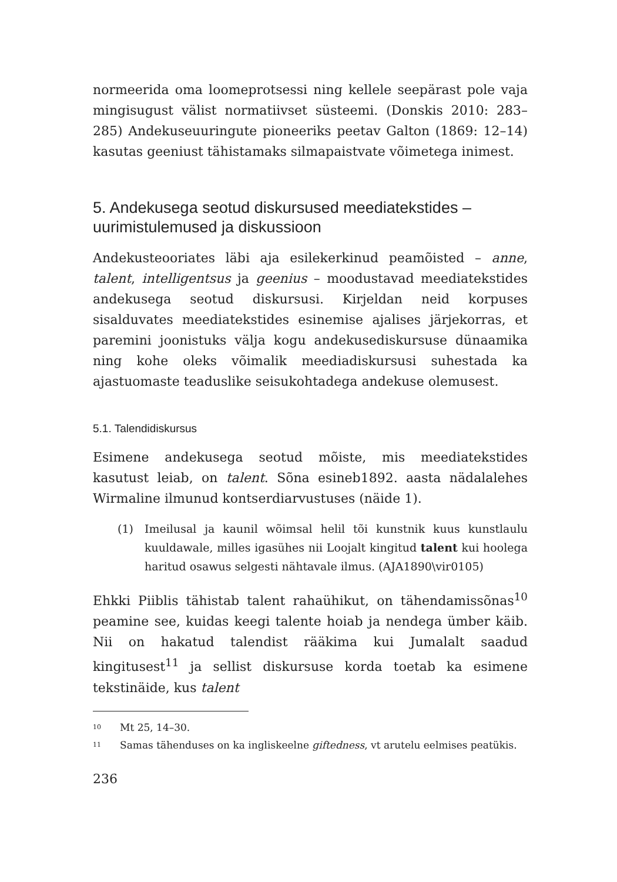normeerida oma loomeprotsessi ning kellele seepärast pole vaja mingisugust välist normatiivset süsteemi. (Donskis 2010: 283–285) Andekuseuuringute pioneeriks peetav Galton (1869: 12–14) kasutas geeniust tähistamaks silmapaistvate võimetega inimest.
5. Andekusega seotud diskursused meediatekstides – uurimistulemused ja diskussioon
Andekusteooriates läbi aja esilekerkinud peamõisted – anne, talent, intelligentsus ja geenius – moodustavad meediatekstides andekusega seotud diskursusi. Kirjeldan neid korpuses sisalduvates meedia­tekstides esinemise ajalises järjekorras, et paremini joonistuks välja kogu andekusediskursuse dünaamika ning kohe oleks võimalik meediadiskursusi suhestada ka ajastuomaste teaduslike seisukoh­tadega andekuse olemusest.
5.1. Talendidiskursus
Esimene andekusega seotud mõiste, mis meediatekstides kasutust leiab, on talent. Sõna esineb1892. aasta nädalalehes Wirmaline ilmu­nud kontserdiarvustuses (näide 1).
(1) Imeilusal ja kaunil wõimsal helil tõi kunstnik kuus kunstlaulu kuuldawale, milles igasühes nii Loojalt kingitud talent kui hoolega haritud osawus selgesti nähtavale ilmus. (AJA1890\vir0105)
Ehkki Piiblis tähistab talent rahaühikut, on tähendamissõnas<sup>10</sup> pea­mine see, kuidas keegi talente hoiab ja nendega ümber käib. Nii on hakatud talendist rääkima kui Jumalalt saadud kingitusest<sup>11</sup> ja sellist diskursuse korda toetab ka esimene tekstinäide, kus talent
<sup>10</sup>
Mt 25, 14–30.
<sup>11</sup>
Samas tähenduses on ka ingliskeelne giftedness, vt arutelu eelmises peatükis.
236